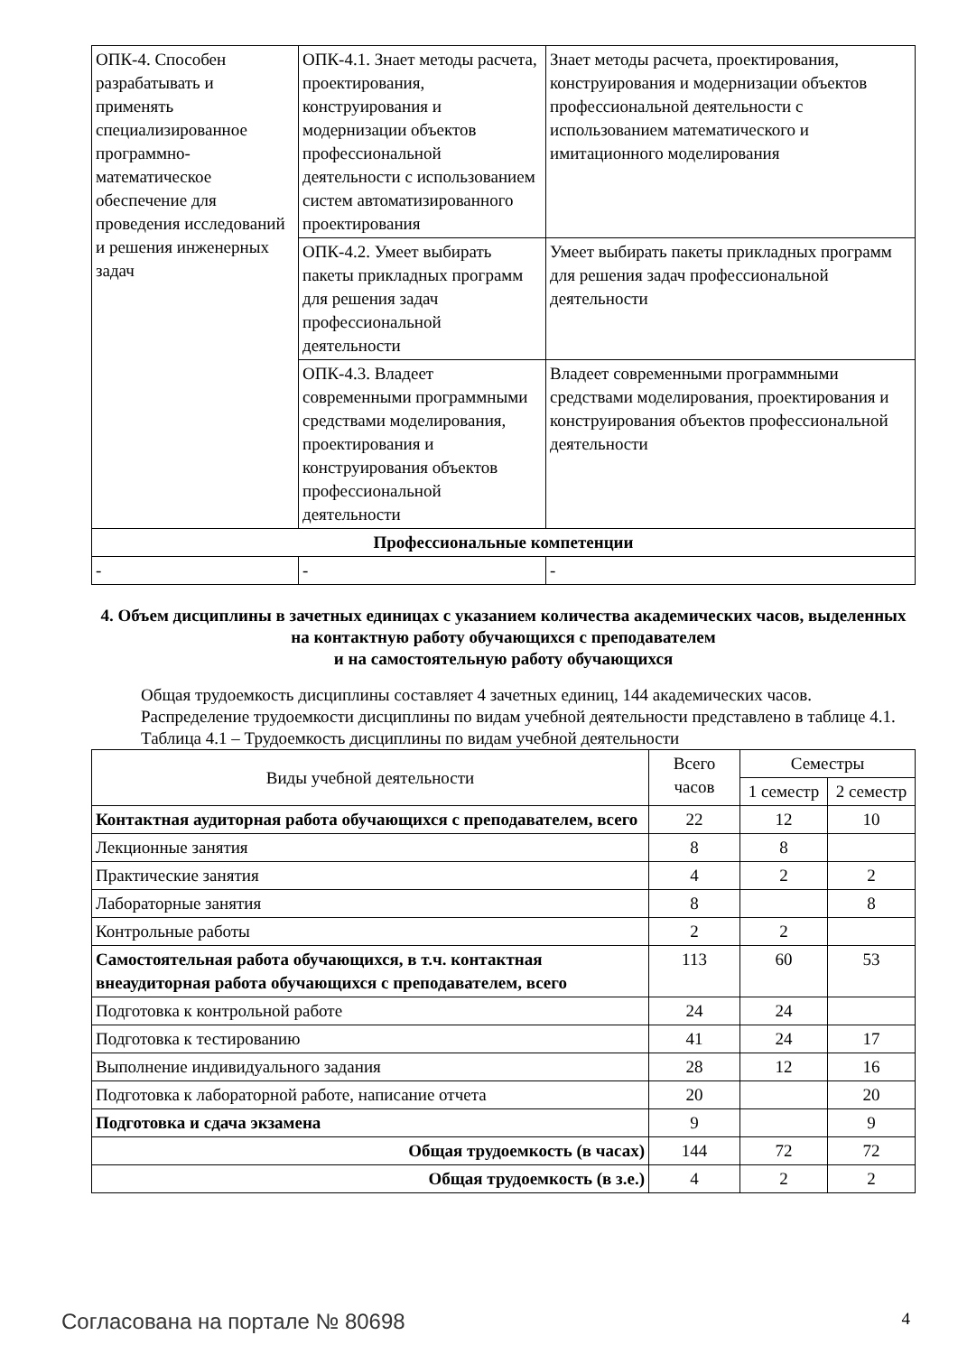| ОПК-4. Способен разрабатывать и применять специализированное программно-математическое обеспечение для проведения исследований и решения инженерных задач | ОПК-4.1. Знает методы расчета, проектирования, конструирования и модернизации объектов профессиональной деятельности с использованием систем автоматизированного проектирования | Знает методы расчета, проектирования, конструирования и модернизации объектов профессиональной деятельности с использованием математического и имитационного моделирования |
| | ОПК-4.2. Умеет выбирать пакеты прикладных программ для решения задач профессиональной деятельности | Умеет выбирать пакеты прикладных программ для решения задач профессиональной деятельности |
| | ОПК-4.3. Владеет современными программными средствами моделирования, проектирования и конструирования объектов профессиональной деятельности | Владеет современными программными средствами моделирования, проектирования и конструирования объектов профессиональной деятельности |
| Профессиональные компетенции | | |
| - | - | - |
4. Объем дисциплины в зачетных единицах с указанием количества академических часов, выделенных на контактную работу обучающихся с преподавателем
и на самостоятельную работу обучающихся
Общая трудоемкость дисциплины составляет 4 зачетных единиц, 144 академических часов.
Распределение трудоемкости дисциплины по видам учебной деятельности представлено в таблице 4.1.
Таблица 4.1 – Трудоемкость дисциплины по видам учебной деятельности
| Виды учебной деятельности | Всего часов | Семестры | |
| --- | --- | --- | --- |
| | | 1 семестр | 2 семестр |
| Контактная аудиторная работа обучающихся с преподавателем, всего | 22 | 12 | 10 |
| Лекционные занятия | 8 | 8 | |
| Практические занятия | 4 | 2 | 2 |
| Лабораторные занятия | 8 | | 8 |
| Контрольные работы | 2 | 2 | |
| Самостоятельная работа обучающихся, в т.ч. контактная внеаудиторная работа обучающихся с преподавателем, всего | 113 | 60 | 53 |
| Подготовка к контрольной работе | 24 | 24 | |
| Подготовка к тестированию | 41 | 24 | 17 |
| Выполнение индивидуального задания | 28 | 12 | 16 |
| Подготовка к лабораторной работе, написание отчета | 20 | | 20 |
| Подготовка и сдача экзамена | 9 | | 9 |
| Общая трудоемкость (в часах) | 144 | 72 | 72 |
| Общая трудоемкость (в з.е.) | 4 | 2 | 2 |
Согласована на портале № 80698 4